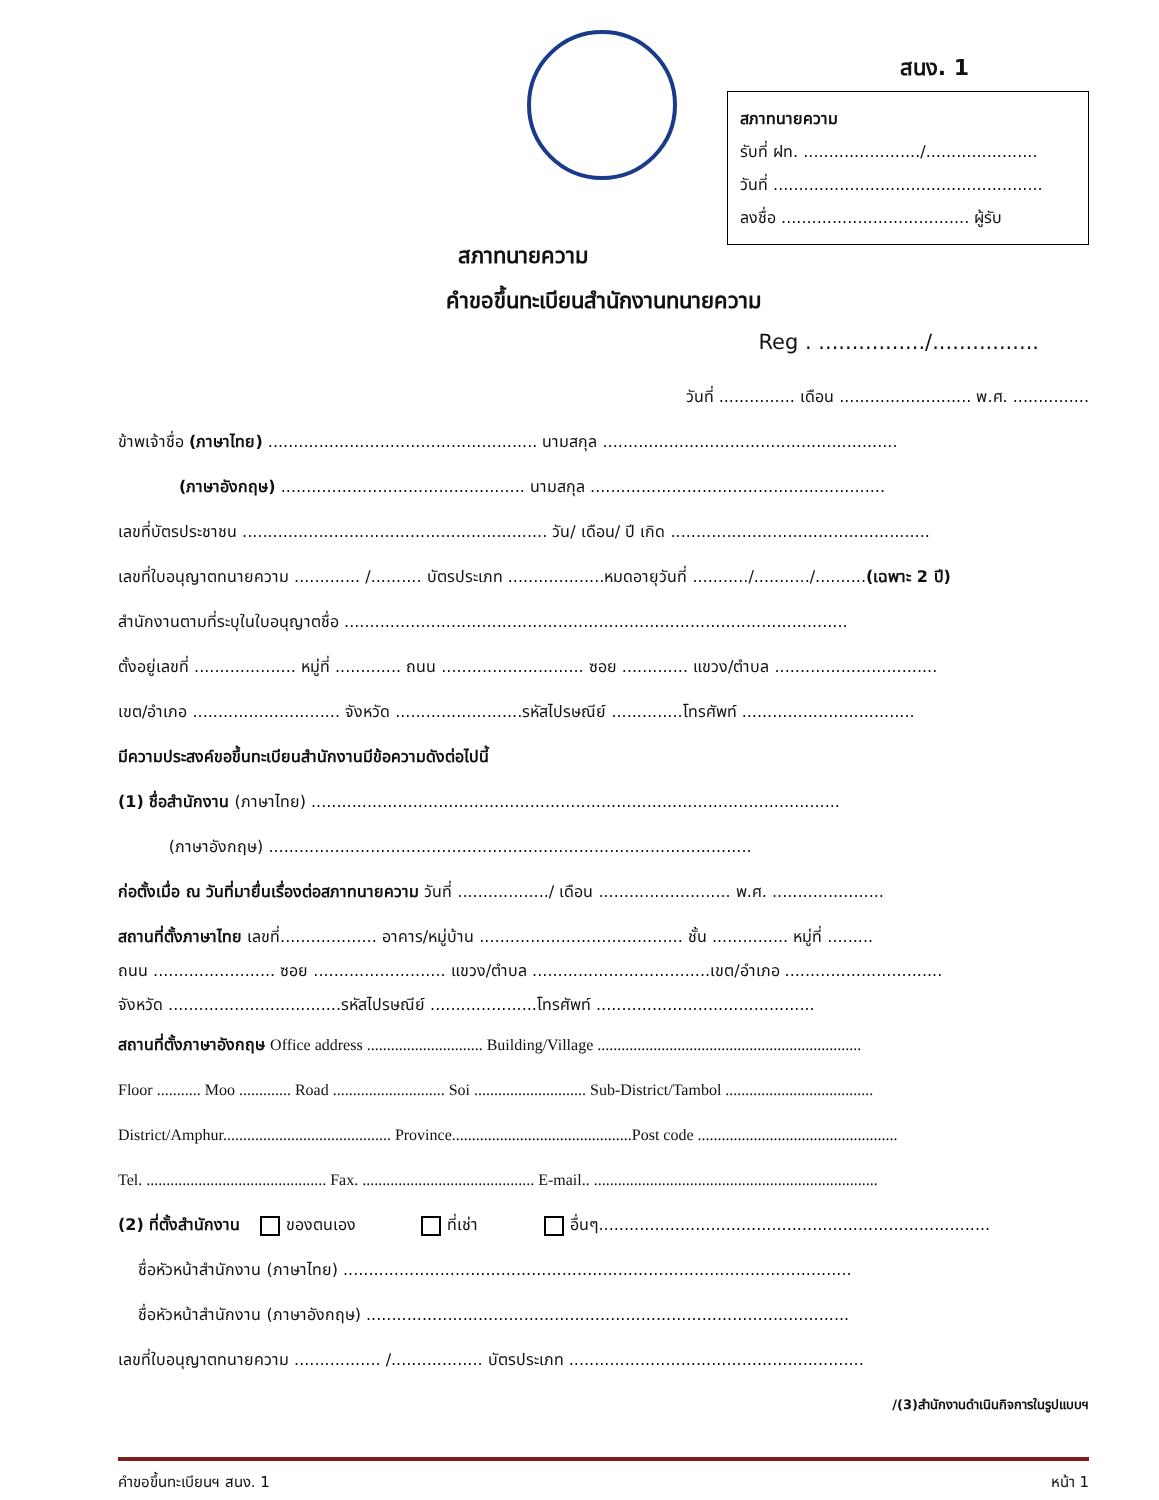สนง. 1
สภาทนายความ
รับที่ ฝท. ......................./......................
วันที่ .....................................................
ลงชื่อ ..................................... ผู้รับ
สภาทนายความ
คำขอขึ้นทะเบียนสำนักงานทนายความ
Reg . ................/................
วันที่ ............... เดือน .......................... พ.ศ. ...............
ข้าพเจ้าชื่อ (ภาษาไทย) ..................................................... นามสกุล ..........................................................
(ภาษาอังกฤษ) ................................................ นามสกุล ..........................................................
เลขที่บัตรประชาชน ............................................................ วัน/ เดือน/ ปี เกิด ...................................................
เลขที่ใบอนุญาตทนายความ ............. /.......... บัตรประเภท ...................หมดอายุวันที่ .........../.........../..........(เฉพาะ 2 ปี)
สำนักงานตามที่ระบุในใบอนุญาตชื่อ ...................................................................................................
ตั้งอยู่เลขที่ .................... หมู่ที่ ............. ถนน ............................ ซอย ............. แขวง/ตำบล ................................
เขต/อำเภอ ............................. จังหวัด .........................รหัสไปรษณีย์ ..............โทรศัพท์ ..................................
มีความประสงค์ขอขึ้นทะเบียนสำนักงานมีข้อความดังต่อไปนี้
(1) ชื่อสำนักงาน (ภาษาไทย) ........................................................................................................
(ภาษาอังกฤษ) ...............................................................................................
ก่อตั้งเมื่อ ณ วันที่มายื่นเรื่องต่อสภาทนายความ วันที่ ................../ เดือน .......................... พ.ศ. ......................
สถานที่ตั้งภาษาไทย เลขที่................... อาคาร/หมู่บ้าน ........................................ ชั้น ............... หมู่ที่ .........
ถนน ........................ ซอย .......................... แขวง/ตำบล ...................................เขต/อำเภอ ...............................
จังหวัด ..................................รหัสไปรษณีย์ .....................โทรศัพท์ ...........................................
สถานที่ตั้งภาษาอังกฤษ Office address ............................. Building/Village ..................................................................
Floor ........... Moo ............. Road ............................ Soi ............................ Sub-District/Tambol .....................................
District/Amphur.......................................... Province.............................................Post code ..................................................
Tel. ............................................. Fax. ........................................... E-mail.. .......................................................................
(2) ที่ตั้งสำนักงาน ของตนเอง ที่เช่า อื่นๆ.............................................................................
ชื่อหัวหน้าสำนักงาน (ภาษาไทย) ....................................................................................................
ชื่อหัวหน้าสำนักงาน (ภาษาอังกฤษ) ...............................................................................................
เลขที่ใบอนุญาตทนายความ ................. /.................. บัตรประเภท ..........................................................
/(3)สำนักงานดำเนินกิจการในรูปแบบฯ
คำขอขึ้นทะเบียนฯ สนง. 1 หน้า 1